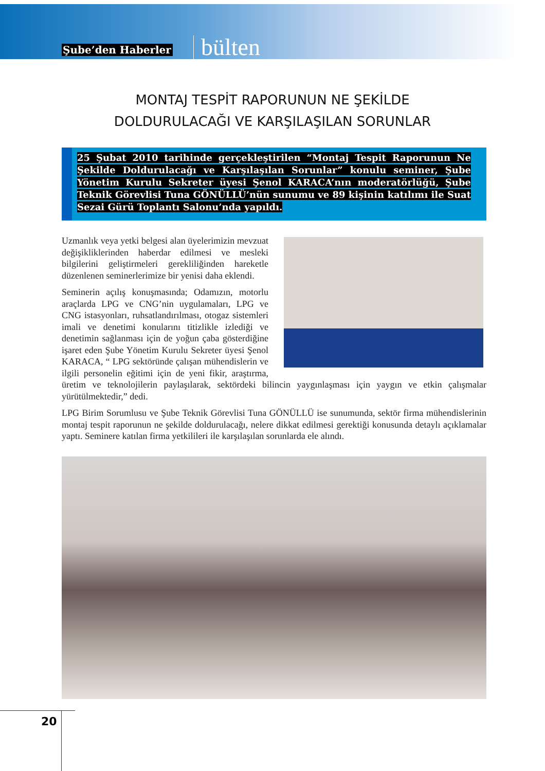Şube’den Haberler
bülten
MONTAJ TESPİT RAPORUNUN NE ŞEKİLDE
DOLDURULACAĞI VE KARŞILAŞILAN SORUNLAR
25 Şubat 2010 tarihinde gerçekleştirilen “Montaj Tespit Raporunun Ne Şekilde Doldurulacağı ve Karşılaşılan Sorunlar” konulu seminer, Şube Yönetim Kurulu Sekreter üyesi Şenol KARACA’nın moderatörlüğü, Şube Teknik Görevlisi Tuna GÖNÜLLÜ’nün sunumu ve 89 kişinin katılımı ile Suat Sezai Gürü Toplantı Salonu’nda yapıldı.
Uzmanlık veya yetki belgesi alan üyelerimizin mevzuat değişikliklerinden haberdar edilmesi ve mesleki bilgilerini geliştirmeleri gerekliliğinden hareketle düzenlenen seminerlerimize bir yenisi daha eklendi.
Seminerin açılış konuşmasında; Odamızın, motorlu araçlarda LPG ve CNG’nin uygulamaları, LPG ve CNG istasyonları, ruhsatlandırılması, otogaz sistemleri imali ve denetimi konularını titizlikle izlediği ve denetimin sağlanması için de yoğun çaba gösterdiğine işaret eden Şube Yönetim Kurulu Sekreter üyesi Şenol KARACA, “ LPG sektöründe çalışan mühendislerin ve ilgili personelin eğitimi için de yeni fikir, araştırma, üretim ve teknolojilerin paylaşılarak, sektördeki bilincin yaygınlaşması için yaygın ve etkin çalışmalar yürütülmektedir,” dedi.
LPG Birim Sorumlusu ve Şube Teknik Görevlisi Tuna GÖNÜLLÜ ise sunumunda, sektör firma mühendislerinin montaj tespit raporunun ne şekilde doldurulacağı, nelere dikkat edilmesi gerektiği konusunda detaylı açıklamalar yaptı. Seminere katılan firma yetkilileri ile karşılaşılan sorunlarda ele alındı.
20